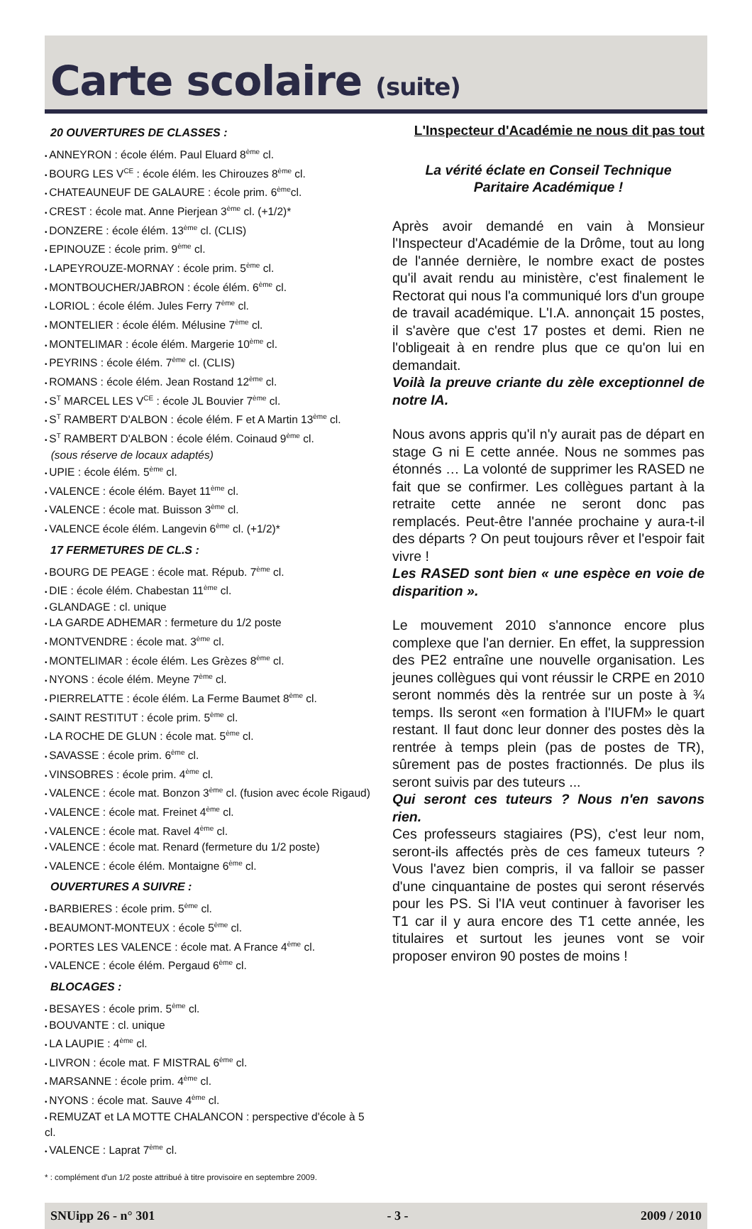Carte scolaire (suite)
20 OUVERTURES DE CLASSES :
ANNEYRON : école élém. Paul Eluard 8<sup>ème</sup> cl.
BOURG LES V<sup>CE</sup> : école élém. les Chirouzes 8<sup>ème</sup> cl.
CHATEAUNEUF DE GALAURE : école prim. 6<sup>ème</sup>cl.
CREST : école mat. Anne Pierjean 3<sup>ème</sup> cl. (+1/2)*
DONZERE : école élém. 13<sup>ème</sup> cl. (CLIS)
EPINOUZE : école prim. 9<sup>ème</sup> cl.
LAPEYROUZE-MORNAY : école prim. 5<sup>ème</sup> cl.
MONTBOUCHER/JABRON : école élém. 6<sup>ème</sup> cl.
LORIOL : école élém. Jules Ferry 7<sup>ème</sup> cl.
MONTELIER : école élém. Mélusine 7<sup>ème</sup> cl.
MONTELIMAR : école élém. Margerie 10<sup>ème</sup> cl.
PEYRINS : école élém. 7<sup>ème</sup> cl. (CLIS)
ROMANS : école élém. Jean Rostand 12<sup>ème</sup> cl.
S<sup>T</sup> MARCEL LES V<sup>CE</sup> : école JL Bouvier 7<sup>ème</sup> cl.
S<sup>T</sup> RAMBERT D'ALBON : école élém. F et A Martin 13<sup>ème</sup> cl.
S<sup>T</sup> RAMBERT D'ALBON : école élém. Coinaud 9<sup>ème</sup> cl.
(sous réserve de locaux adaptés)
UPIE : école élém. 5<sup>ème</sup> cl.
VALENCE : école élém. Bayet 11<sup>ème</sup> cl.
VALENCE : école mat. Buisson 3<sup>ème</sup> cl.
VALENCE école élém. Langevin 6<sup>ème</sup> cl. (+1/2)*
17 FERMETURES DE CL.S :
BOURG DE PEAGE : école mat. Répub. 7<sup>ème</sup> cl.
DIE : école élém. Chabestan 11<sup>ème</sup> cl.
GLANDAGE : cl. unique
LA GARDE ADHEMAR : fermeture du 1/2 poste
MONTVENDRE : école mat. 3<sup>ème</sup> cl.
MONTELIMAR : école élém. Les Grèzes 8<sup>ème</sup> cl.
NYONS : école élém. Meyne 7<sup>ème</sup> cl.
PIERRELATTE : école élém. La Ferme Baumet 8<sup>ème</sup> cl.
SAINT RESTITUT : école prim. 5<sup>ème</sup> cl.
LA ROCHE DE GLUN : école mat. 5<sup>ème</sup> cl.
SAVASSE : école prim. 6<sup>ème</sup> cl.
VINSOBRES : école prim. 4<sup>ème</sup> cl.
VALENCE : école mat. Bonzon 3<sup>ème</sup> cl. (fusion avec école Rigaud)
VALENCE : école mat. Freinet 4<sup>ème</sup> cl.
VALENCE : école mat. Ravel 4<sup>ème</sup> cl.
VALENCE : école mat. Renard (fermeture du 1/2 poste)
VALENCE : école élém. Montaigne 6<sup>ème</sup> cl.
OUVERTURES A SUIVRE :
BARBIERES : école prim. 5<sup>ème</sup> cl.
BEAUMONT-MONTEUX : école 5<sup>ème</sup> cl.
PORTES LES VALENCE : école mat. A France 4<sup>ème</sup> cl.
VALENCE : école élém. Pergaud 6<sup>ème</sup> cl.
BLOCAGES :
BESAYES : école prim. 5<sup>ème</sup> cl.
BOUVANTE : cl. unique
LA LAUPIE : 4<sup>ème</sup> cl.
LIVRON : école mat. F MISTRAL 6<sup>ème</sup> cl.
MARSANNE : école prim. 4<sup>ème</sup> cl.
NYONS : école mat. Sauve 4<sup>ème</sup> cl.
REMUZAT et LA MOTTE CHALANCON : perspective d'école à 5 cl.
VALENCE : Laprat 7<sup>ème</sup> cl.
* : complément d'un 1/2 poste attribué à titre provisoire en septembre 2009.
L'Inspecteur d'Académie ne nous dit pas tout
La vérité éclate en Conseil Technique
Paritaire Académique !
Après avoir demandé en vain à Monsieur l'Inspecteur d'Académie de la Drôme, tout au long de l'année dernière, le nombre exact de postes qu'il avait rendu au ministère, c'est finalement le Rectorat qui nous l'a communiqué lors d'un groupe de travail académique. L'I.A. annonçait 15 postes, il s'avère que c'est 17 postes et demi. Rien ne l'obligeait à en rendre plus que ce qu'on lui en demandait.
Voilà la preuve criante du zèle exceptionnel de notre IA.
Nous avons appris qu'il n'y aurait pas de départ en stage G ni E cette année. Nous ne sommes pas étonnés … La volonté de supprimer les RASED ne fait que se confirmer. Les collègues partant à la retraite cette année ne seront donc pas remplacés. Peut-être l'année prochaine y aura-t-il des départs ? On peut toujours rêver et l'espoir fait vivre !
Les RASED sont bien « une espèce en voie de disparition ».
Le mouvement 2010 s'annonce encore plus complexe que l'an dernier. En effet, la suppression des PE2 entraîne une nouvelle organisation. Les jeunes collègues qui vont réussir le CRPE en 2010 seront nommés dès la rentrée sur un poste à ¾ temps. Ils seront «en formation à l'IUFM» le quart restant. Il faut donc leur donner des postes dès la rentrée à temps plein (pas de postes de TR), sûrement pas de postes fractionnés. De plus ils seront suivis par des tuteurs ...
Qui seront ces tuteurs ? Nous n'en savons rien.
Ces professeurs stagiaires (PS), c'est leur nom, seront-ils affectés près de ces fameux tuteurs ? Vous l'avez bien compris, il va falloir se passer d'une cinquantaine de postes qui seront réservés pour les PS. Si l'IA veut continuer à favoriser les T1 car il y aura encore des T1 cette année, les titulaires et surtout les jeunes vont se voir proposer environ 90 postes de moins !
SNUipp 26 - n° 301 - 3 - 2009 / 2010